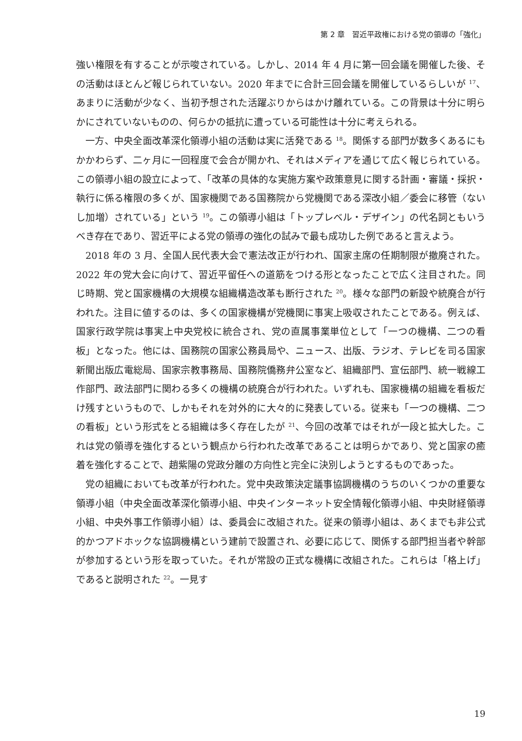第 2 章　習近平政権における党の領導の「強化」
強い権限を有することが示唆されている。しかし、2014 年 4 月に第一回会議を開催した後、その活動はほとんど報じられていない。2020 年までに合計三回会議を開催しているらしいが <sup>17</sup>、あまりに活動が少なく、当初予想された活躍ぶりからはかけ離れている。この背景は十分に明らかにされていないものの、何らかの抵抗に遭っている可能性は十分に考えられる。
一方、中央全面改革深化領導小組の活動は実に活発である <sup>18</sup>。関係する部門が数多くあるにもかかわらず、二ヶ月に一回程度で会合が開かれ、それはメディアを通じて広く報じられている。この領導小組の設立によって、「改革の具体的な実施方案や政策意見に関する計画・審議・採択・執行に係る権限の多くが、国家機関である国務院から党機関である深改小組／委会に移管（ないし加増）されている」という <sup>19</sup>。この領導小組は「トップレベル・デザイン」の代名詞ともいうべき存在であり、習近平による党の領導の強化の試みで最も成功した例であると言えよう。
2018 年の 3 月、全国人民代表大会で憲法改正が行われ、国家主席の任期制限が撤廃された。2022 年の党大会に向けて、習近平留任への道筋をつける形となったことで広く注目された。同じ時期、党と国家機構の大規模な組織構造改革も断行された <sup>20</sup>。様々な部門の新設や統廃合が行われた。注目に値するのは、多くの国家機構が党機関に事実上吸収されたことである。例えば、国家行政学院は事実上中央党校に統合され、党の直属事業単位として「一つの機構、二つの看板」となった。他には、国務院の国家公務員局や、ニュース、出版、ラジオ、テレビを司る国家新聞出版広電総局、国家宗教事務局、国務院僑務弁公室など、組織部門、宣伝部門、統一戦線工作部門、政法部門に関わる多くの機構の統廃合が行われた。いずれも、国家機構の組織を看板だけ残すというもので、しかもそれを対外的に大々的に発表している。従来も「一つの機構、二つの看板」という形式をとる組織は多く存在したが <sup>21</sup>、今回の改革ではそれが一段と拡大した。これは党の領導を強化するという観点から行われた改革であることは明らかであり、党と国家の癒着を強化することで、趙紫陽の党政分離の方向性と完全に決別しようとするものであった。
党の組織においても改革が行われた。党中央政策決定議事協調機構のうちのいくつかの重要な領導小組（中央全面改革深化領導小組、中央インターネット安全情報化領導小組、中央財経領導小組、中央外事工作領導小組）は、委員会に改組された。従来の領導小組は、あくまでも非公式的かつアドホックな協調機構という建前で設置され、必要に応じて、関係する部門担当者や幹部が参加するという形を取っていた。それが常設の正式な機構に改組された。これらは「格上げ」であると説明された <sup>22</sup>。一見す
19